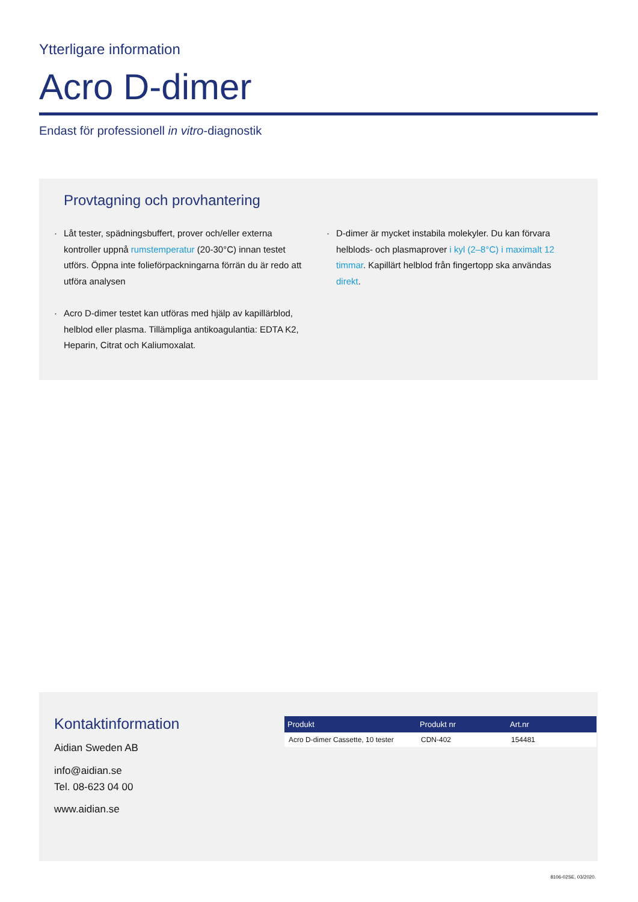Ytterligare information
Acro D-dimer
Endast för professionell in vitro-diagnostik
Provtagning och provhantering
· Låt tester, spädningsbuffert, prover och/eller externa kontroller uppnå rumstemperatur (20-30°C) innan testet utförs. Öppna inte folieförpackningarna förrän du är redo att utföra analysen
· Acro D-dimer testet kan utföras med hjälp av kapillärblod, helblod eller plasma. Tillämpliga antikoagulantia: EDTA K2, Heparin, Citrat och Kaliumoxalat.
· D-dimer är mycket instabila molekyler. Du kan förvara helblods- och plasmaprover i kyl (2–8°C) i maximalt 12 timmar. Kapillärt helblod från fingertopp ska användas direkt.
Kontaktinformation
Aidian Sweden AB
info@aidian.se
Tel. 08-623 04 00
www.aidian.se
| Produkt | Produkt nr | Art.nr |
| --- | --- | --- |
| Acro D-dimer Cassette, 10 tester | CDN-402 | 154481 |
8106-02SE, 03/2020.